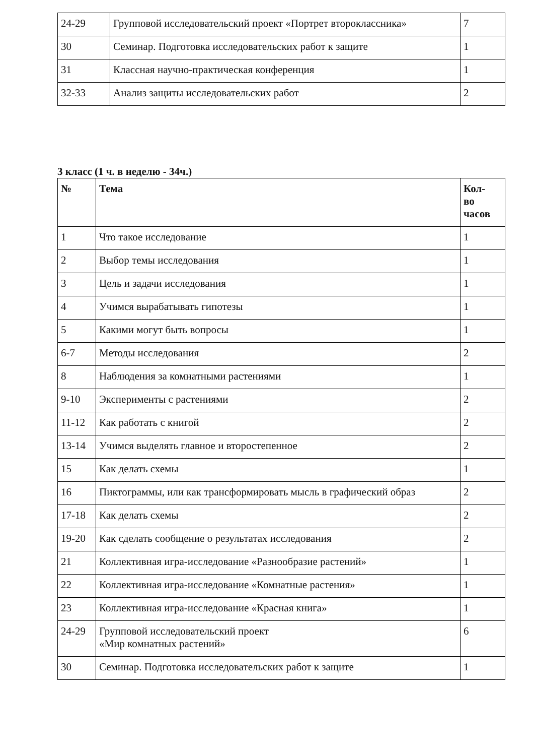| 24-29 | Групповой исследовательский проект «Портрет второклассника» | 7 |
| 30 | Семинар. Подготовка исследовательских работ к защите | 1 |
| 31 | Классная научно-практическая конференция | 1 |
| 32-33 | Анализ защиты исследовательских работ | 2 |
3 класс (1 ч. в неделю - 34ч.)
| № | Тема | Кол- во часов |
| --- | --- | --- |
| 1 | Что такое исследование | 1 |
| 2 | Выбор темы исследования | 1 |
| 3 | Цель и задачи исследования | 1 |
| 4 | Учимся вырабатывать гипотезы | 1 |
| 5 | Какими могут быть вопросы | 1 |
| 6-7 | Методы исследования | 2 |
| 8 | Наблюдения за комнатными растениями | 1 |
| 9-10 | Эксперименты с растениями | 2 |
| 11-12 | Как работать с книгой | 2 |
| 13-14 | Учимся выделять главное и второстепенное | 2 |
| 15 | Как делать схемы | 1 |
| 16 | Пиктограммы, или как трансформировать мысль в графический образ | 2 |
| 17-18 | Как делать схемы | 2 |
| 19-20 | Как сделать сообщение о результатах исследования | 2 |
| 21 | Коллективная игра-исследование «Разнообразие растений» | 1 |
| 22 | Коллективная игра-исследование «Комнатные растения» | 1 |
| 23 | Коллективная игра-исследование «Красная книга» | 1 |
| 24-29 | Групповой исследовательский проект «Мир комнатных растений» | 6 |
| 30 | Семинар. Подготовка исследовательских работ к защите | 1 |